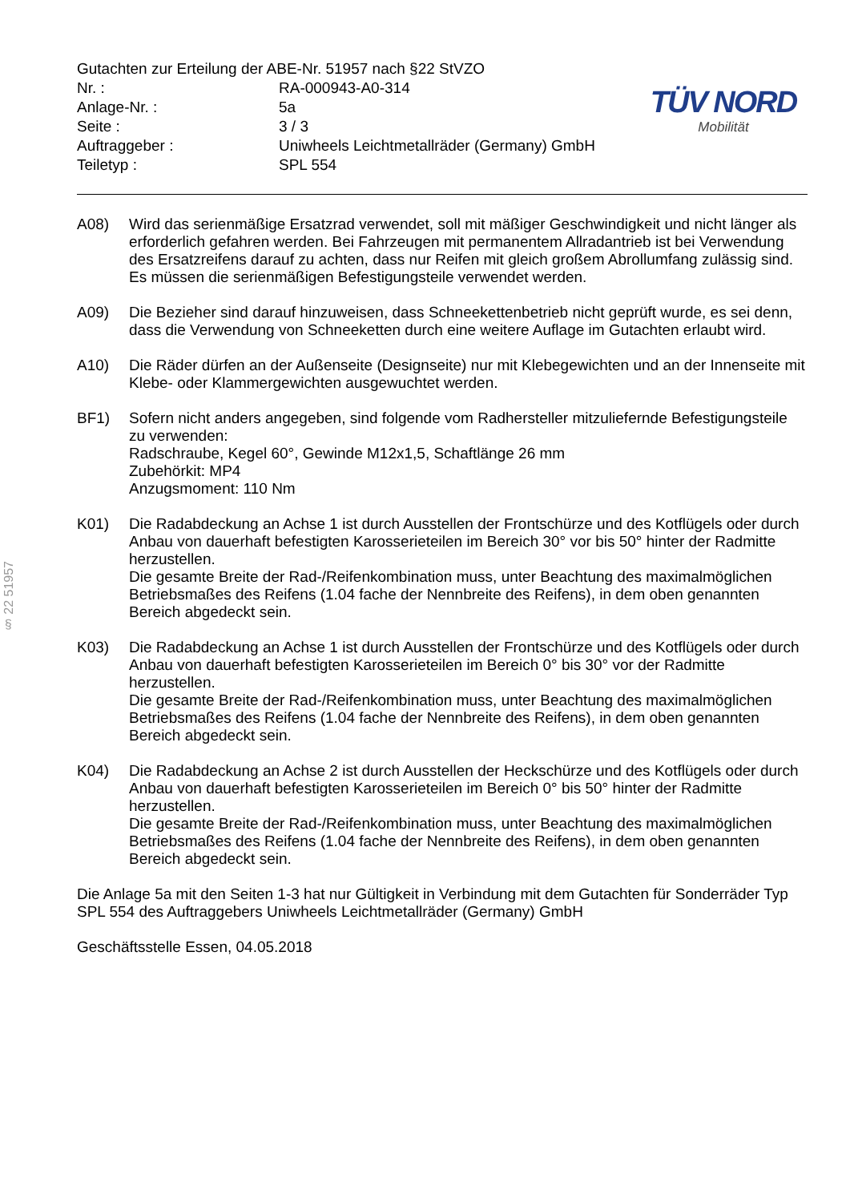§ 22 51957
Gutachten zur Erteilung der ABE-Nr. 51957 nach §22 StVZO
| Nr. : | RA-000943-A0-314 |
| Anlage-Nr. : | 5a |
| Seite : | 3 / 3 |
| Auftraggeber : | Uniwheels Leichtmetallräder (Germany) GmbH |
| Teiletyp : | SPL 554 |
TÜV NORD
Mobilität
A08) Wird das serienmäßige Ersatzrad verwendet, soll mit mäßiger Geschwindigkeit und nicht länger als erforderlich gefahren werden. Bei Fahrzeugen mit permanentem Allradantrieb ist bei Verwendung des Ersatzreifens darauf zu achten, dass nur Reifen mit gleich großem Abrollumfang zulässig sind. Es müssen die serienmäßigen Befestigungsteile verwendet werden.
A09) Die Bezieher sind darauf hinzuweisen, dass Schneekettenbetrieb nicht geprüft wurde, es sei denn, dass die Verwendung von Schneeketten durch eine weitere Auflage im Gutachten erlaubt wird.
A10) Die Räder dürfen an der Außenseite (Designseite) nur mit Klebegewichten und an der Innenseite mit Klebe- oder Klammergewichten ausgewuchtet werden.
BF1) Sofern nicht anders angegeben, sind folgende vom Radhersteller mitzuliefernde Befestigungsteile zu verwenden:
Radschraube, Kegel 60°, Gewinde M12x1,5, Schaftlänge 26 mm
Zubehörkit: MP4
Anzugsmoment: 110 Nm
K01) Die Radabdeckung an Achse 1 ist durch Ausstellen der Frontschürze und des Kotflügels oder durch Anbau von dauerhaft befestigten Karosserieteilen im Bereich 30° vor bis 50° hinter der Radmitte herzustellen.
Die gesamte Breite der Rad-/Reifenkombination muss, unter Beachtung des maximalmöglichen Betriebsmaßes des Reifens (1.04 fache der Nennbreite des Reifens), in dem oben genannten Bereich abgedeckt sein.
K03) Die Radabdeckung an Achse 1 ist durch Ausstellen der Frontschürze und des Kotflügels oder durch Anbau von dauerhaft befestigten Karosserieteilen im Bereich 0° bis 30° vor der Radmitte herzustellen.
Die gesamte Breite der Rad-/Reifenkombination muss, unter Beachtung des maximalmöglichen Betriebsmaßes des Reifens (1.04 fache der Nennbreite des Reifens), in dem oben genannten Bereich abgedeckt sein.
K04) Die Radabdeckung an Achse 2 ist durch Ausstellen der Heckschürze und des Kotflügels oder durch Anbau von dauerhaft befestigten Karosserieteilen im Bereich 0° bis 50° hinter der Radmitte herzustellen.
Die gesamte Breite der Rad-/Reifenkombination muss, unter Beachtung des maximalmöglichen Betriebsmaßes des Reifens (1.04 fache der Nennbreite des Reifens), in dem oben genannten Bereich abgedeckt sein.
Die Anlage 5a mit den Seiten 1-3 hat nur Gültigkeit in Verbindung mit dem Gutachten für Sonderräder Typ SPL 554 des Auftraggebers Uniwheels Leichtmetallräder (Germany) GmbH
Geschäftsstelle Essen, 04.05.2018